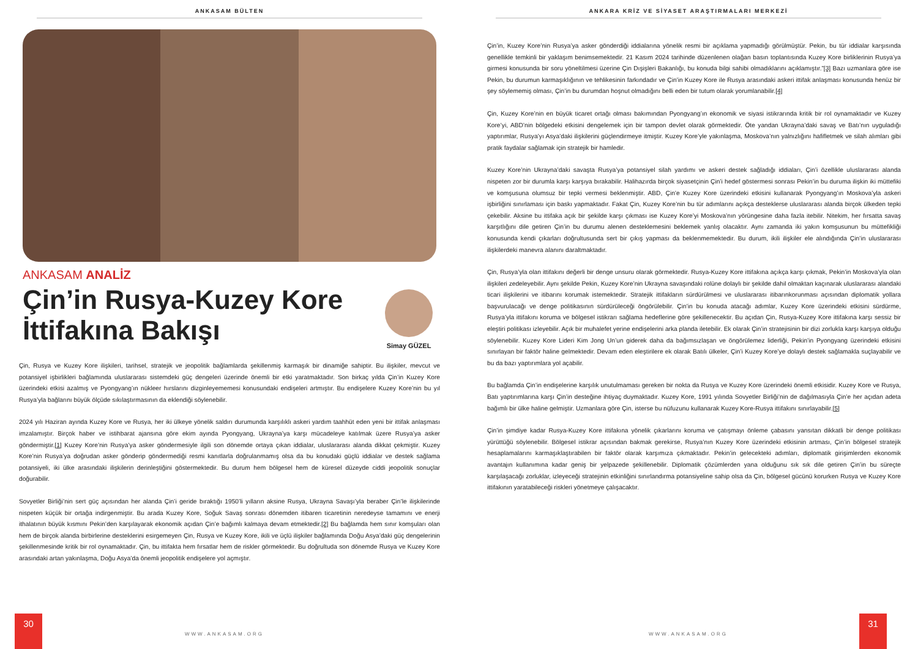ANKASAM BÜLTEN
ANKASAM ANALİZ
Çin’in Rusya-Kuzey Kore İttifakına Bakışı
Simay GÜZEL
Çin, Rusya ve Kuzey Kore ilişkileri, tarihsel, stratejik ve jeopolitik bağlamlarda şekillenmiş karmaşık bir dinamiğe sahiptir. Bu ilişkiler, mevcut ve potansiyel işbirlikleri bağlamında uluslararası sistemdeki güç dengeleri üzerinde önemli bir etki yaratmaktadır. Son birkaç yılda Çin’in Kuzey Kore üzerindeki etkisi azalmış ve Pyongyang’ın nükleer hırslarını dizginleyememesi konusundaki endişeleri artmıştır. Bu endişelere Kuzey Kore’nin bu yıl Rusya’yla bağlarını büyük ölçüde sıkılaştırmasının da eklendiği söylenebilir.
2024 yılı Haziran ayında Kuzey Kore ve Rusya, her iki ülkeye yönelik saldırı durumunda karşılıklı askeri yardım taahhüt eden yeni bir ittifak anlaşması imzalamıştır. Birçok haber ve istihbarat ajansına göre ekim ayında Pyongyang, Ukrayna’ya karşı mücadeleye katılmak üzere Rusya’ya asker göndermiştir.[1] Kuzey Kore’nin Rusya’ya asker göndermesiyle ilgili son dönemde ortaya çıkan iddialar, uluslararası alanda dikkat çekmiştir. Kuzey Kore’nin Rusya’ya doğrudan asker gönderip göndermediği resmi kanıtlarla doğrulanmamış olsa da bu konudaki güçlü iddialar ve destek sağlama potansiyeli, iki ülke arasındaki ilişkilerin derinleştiğini göstermektedir. Bu durum hem bölgesel hem de küresel düzeyde ciddi jeopolitik sonuçlar doğurabilir.
Sovyetler Birliği’nin sert güç açısından her alanda Çin’i geride bıraktığı 1950’li yılların aksine Rusya, Ukrayna Savaşı’yla beraber Çin’le ilişkilerinde nispeten küçük bir ortağa indirgenmiştir. Bu arada Kuzey Kore, Soğuk Savaş sonrası dönemden itibaren ticaretinin neredeyse tamamını ve enerji ithalatının büyük kısmını Pekin’den karşılayarak ekonomik açıdan Çin’e bağımlı kalmaya devam etmektedir.[2] Bu bağlamda hem sınır komşuları olan hem de birçok alanda birbirlerine desteklerini esirgemeyen Çin, Rusya ve Kuzey Kore, ikili ve üçlü ilişkiler bağlamında Doğu Asya’daki güç dengelerinin şekillenmesinde kritik bir rol oynamaktadır. Çin, bu ittifakta hem fırsatlar hem de riskler görmektedir. Bu doğrultuda son dönemde Rusya ve Kuzey Kore arasındaki artan yakınlaşma, Doğu Asya’da önemli jeopolitik endişelere yol açmıştır.
30
WWW.ANKASAM.ORG
ANKARA KRİZ VE SİYASET ARAŞTIRMALARI MERKEZİ
Çin’in, Kuzey Kore’nin Rusya’ya asker gönderdiği iddialarına yönelik resmi bir açıklama yapmadığı görülmüştür. Pekin, bu tür iddialar karşısında genellikle temkinli bir yaklaşım benimsemektedir. 21 Kasım 2024 tarihinde düzenlenen olağan basın toplantısında Kuzey Kore birliklerinin Rusya’ya girmesi konusunda bir soru yöneltilmesi üzerine Çin Dışişleri Bakanlığı, bu konuda bilgi sahibi olmadıklarını açıklamıştır.”[3] Bazı uzmanlara göre ise Pekin, bu durumun karmaşıklığının ve tehlikesinin farkındadır ve Çin’in Kuzey Kore ile Rusya arasındaki askeri ittifak anlaşması konusunda henüz bir şey söylememiş olması, Çin’in bu durumdan hoşnut olmadığını belli eden bir tutum olarak yorumlanabilir.[4]
Çin, Kuzey Kore’nin en büyük ticaret ortağı olması bakımından Pyongyang’ın ekonomik ve siyasi istikrarında kritik bir rol oynamaktadır ve Kuzey Kore’yi, ABD’nin bölgedeki etkisini dengelemek için bir tampon devlet olarak görmektedir. Öte yandan Ukrayna’daki savaş ve Batı’nın uyguladığı yaptırımlar, Rusya’yı Asya’daki ilişkilerini güçlendirmeye itmiştir. Kuzey Kore’yle yakınlaşma, Moskova’nın yalnızlığını hafifletmek ve silah alımları gibi pratik faydalar sağlamak için stratejik bir hamledir.
Kuzey Kore’nin Ukrayna’daki savaşta Rusya’ya potansiyel silah yardımı ve askeri destek sağladığı iddiaları, Çin’i özellikle uluslararası alanda nispeten zor bir durumla karşı karşıya bırakabilir. Halihazırda birçok siyasetçinin Çin’i hedef göstermesi sonrası Pekin’in bu duruma ilişkin iki müttefiki ve komşusuna olumsuz bir tepki vermesi beklenmiştir. ABD, Çin’e Kuzey Kore üzerindeki etkisini kullanarak Pyongyang’ın Moskova’yla askeri işbirliğini sınırlaması için baskı yapmaktadır. Fakat Çin, Kuzey Kore’nin bu tür adımlarını açıkça desteklerse uluslararası alanda birçok ülkeden tepki çekebilir. Aksine bu ittifaka açık bir şekilde karşı çıkması ise Kuzey Kore’yi Moskova’nın yörüngesine daha fazla itebilir. Nitekim, her fırsatta savaş karşıtlığını dile getiren Çin’in bu durumu alenen desteklemesini beklemek yanlış olacaktır. Aynı zamanda iki yakın komşusunun bu müttefikliği konusunda kendi çıkarları doğrultusunda sert bir çıkış yapması da beklenmemektedir. Bu durum, ikili ilişkiler ele alındığında Çin’in uluslararası ilişkilerdeki manevra alanını daraltmaktadır.
Çin, Rusya’yla olan ittifakını değerli bir denge unsuru olarak görmektedir. Rusya-Kuzey Kore ittifakına açıkça karşı çıkmak, Pekin’in Moskova’yla olan ilişkileri zedeleyebilir. Aynı şekilde Pekin, Kuzey Kore’nin Ukrayna savaşındaki rolüne dolaylı bir şekilde dahil olmaktan kaçınarak uluslararası alandaki ticari ilişkilerini ve itibarını korumak istemektedir. Stratejik ittifakların sürdürülmesi ve uluslararası itibarınkorunması açısından diplomatik yollara başvurulacağı ve denge politikasının sürdürüleceği öngörülebilir. Çin’in bu konuda atacağı adımlar, Kuzey Kore üzerindeki etkisini sürdürme, Rusya’yla ittifakını koruma ve bölgesel istikrarı sağlama hedeflerine göre şekillenecektir. Bu açıdan Çin, Rusya-Kuzey Kore ittifakına karşı sessiz bir eleştiri politikası izleyebilir. Açık bir muhalefet yerine endişelerini arka planda iletebilir. Ek olarak Çin’in stratejisinin bir dizi zorlukla karşı karşıya olduğu söylenebilir. Kuzey Kore Lideri Kim Jong Un’un giderek daha da bağımsızlaşan ve öngörülemez liderliği, Pekin’in Pyongyang üzerindeki etkisini sınırlayan bir faktör haline gelmektedir. Devam eden eleştirilere ek olarak Batılı ülkeler, Çin’i Kuzey Kore’ye dolaylı destek sağlamakla suçlayabilir ve bu da bazı yaptırımlara yol açabilir.
Bu bağlamda Çin’in endişelerine karşılık unutulmaması gereken bir nokta da Rusya ve Kuzey Kore üzerindeki önemli etkisidir. Kuzey Kore ve Rusya, Batı yaptırımlarına karşı Çin’in desteğine ihtiyaç duymaktadır. Kuzey Kore, 1991 yılında Sovyetler Birliği’nin de dağılmasıyla Çin’e her açıdan adeta bağımlı bir ülke haline gelmiştir. Uzmanlara göre Çin, isterse bu nüfuzunu kullanarak Kuzey Kore-Rusya ittifakını sınırlayabilir.[5]
Çin’in şimdiye kadar Rusya-Kuzey Kore ittifakına yönelik çıkarlarını koruma ve çatışmayı önleme çabasını yansıtan dikkatli bir denge politikası yürüttüğü söylenebilir. Bölgesel istikrar açısından bakmak gerekirse, Rusya’nın Kuzey Kore üzerindeki etkisinin artması, Çin’in bölgesel stratejik hesaplamalarını karmaşıklaştırabilen bir faktör olarak karşımıza çıkmaktadır. Pekin’in gelecekteki adımları, diplomatik girişimlerden ekonomik avantajın kullanımına kadar geniş bir yelpazede şekillenebilir. Diplomatik çözümlerden yana olduğunu sık sık dile getiren Çin’in bu süreçte karşılaşacağı zorluklar, izleyeceği stratejinin etkinliğini sınırlandırma potansiyeline sahip olsa da Çin, bölgesel gücünü korurken Rusya ve Kuzey Kore ittifakının yaratabileceği riskleri yönetmeye çalışacaktır.
WWW.ANKASAM.ORG
31